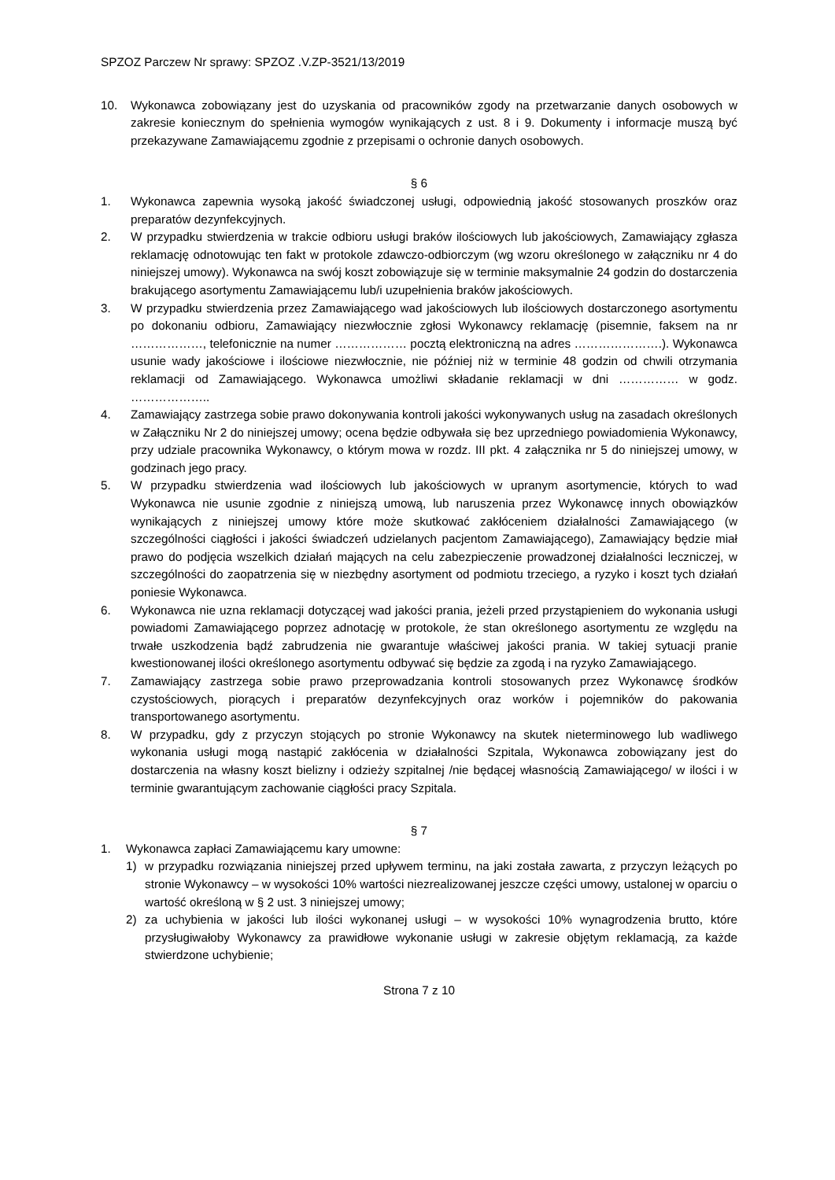SPZOZ Parczew Nr sprawy: SPZOZ .V.ZP-3521/13/2019
10. Wykonawca zobowiązany jest do uzyskania od pracowników zgody na przetwarzanie danych osobowych w zakresie koniecznym do spełnienia wymogów wynikających z ust. 8 i 9. Dokumenty i informacje muszą być przekazywane Zamawiającemu zgodnie z przepisami o ochronie danych osobowych.
§ 6
1. Wykonawca zapewnia wysoką jakość świadczonej usługi, odpowiednią jakość stosowanych proszków oraz preparatów dezynfekcyjnych.
2. W przypadku stwierdzenia w trakcie odbioru usługi braków ilościowych lub jakościowych, Zamawiający zgłasza reklamację odnotowując ten fakt w protokole zdawczo-odbiorczym (wg wzoru określonego w załączniku nr 4 do niniejszej umowy). Wykonawca na swój koszt zobowiązuje się w terminie maksymalnie 24 godzin do dostarczenia brakującego asortymentu Zamawiającemu lub/i uzupełnienia braków jakościowych.
3. W przypadku stwierdzenia przez Zamawiającego wad jakościowych lub ilościowych dostarczonego asortymentu po dokonaniu odbioru, Zamawiający niezwłocznie zgłosi Wykonawcy reklamację (pisemnie, faksem na nr ………………, telefonicznie na numer ……………… pocztą elektroniczną na adres ………………….). Wykonawca usunie wady jakościowe i ilościowe niezwłocznie, nie później niż w terminie 48 godzin od chwili otrzymania reklamacji od Zamawiającego. Wykonawca umożliwi składanie reklamacji w dni …………… w godz. ………………..
4. Zamawiający zastrzega sobie prawo dokonywania kontroli jakości wykonywanych usług na zasadach określonych w Załączniku Nr 2 do niniejszej umowy; ocena będzie odbywała się bez uprzedniego powiadomienia Wykonawcy, przy udziale pracownika Wykonawcy, o którym mowa w rozdz. III pkt. 4 załącznika nr 5 do niniejszej umowy, w godzinach jego pracy.
5. W przypadku stwierdzenia wad ilościowych lub jakościowych w upranym asortymencie, których to wad Wykonawca nie usunie zgodnie z niniejszą umową, lub naruszenia przez Wykonawcę innych obowiązków wynikających z niniejszej umowy które może skutkować zakłóceniem działalności Zamawiającego (w szczególności ciągłości i jakości świadczeń udzielanych pacjentom Zamawiającego), Zamawiający będzie miał prawo do podjęcia wszelkich działań mających na celu zabezpieczenie prowadzonej działalności leczniczej, w szczególności do zaopatrzenia się w niezbędny asortyment od podmiotu trzeciego, a ryzyko i koszt tych działań poniesie Wykonawca.
6. Wykonawca nie uzna reklamacji dotyczącej wad jakości prania, jeżeli przed przystąpieniem do wykonania usługi powiadomi Zamawiającego poprzez adnotację w protokole, że stan określonego asortymentu ze względu na trwałe uszkodzenia bądź zabrudzenia nie gwarantuje właściwej jakości prania. W takiej sytuacji pranie kwestionowanej ilości określonego asortymentu odbywać się będzie za zgodą i na ryzyko Zamawiającego.
7. Zamawiający zastrzega sobie prawo przeprowadzania kontroli stosowanych przez Wykonawcę środków czystościowych, piorących i preparatów dezynfekcyjnych oraz worków i pojemników do pakowania transportowanego asortymentu.
8. W przypadku, gdy z przyczyn stojących po stronie Wykonawcy na skutek nieterminowego lub wadliwego wykonania usługi mogą nastąpić zakłócenia w działalności Szpitala, Wykonawca zobowiązany jest do dostarczenia na własny koszt bielizny i odzieży szpitalnej /nie będącej własnością Zamawiającego/ w ilości i w terminie gwarantującym zachowanie ciągłości pracy Szpitala.
§ 7
1. Wykonawca zapłaci Zamawiającemu kary umowne:
1) w przypadku rozwiązania niniejszej przed upływem terminu, na jaki została zawarta, z przyczyn leżących po stronie Wykonawcy – w wysokości 10% wartości niezrealizowanej jeszcze części umowy, ustalonej w oparciu o wartość określoną w § 2 ust. 3 niniejszej umowy;
2) za uchybienia w jakości lub ilości wykonanej usługi – w wysokości 10% wynagrodzenia brutto, które przysługiwałoby Wykonawcy za prawidłowe wykonanie usługi w zakresie objętym reklamacją, za każde stwierdzone uchybienie;
Strona 7 z 10